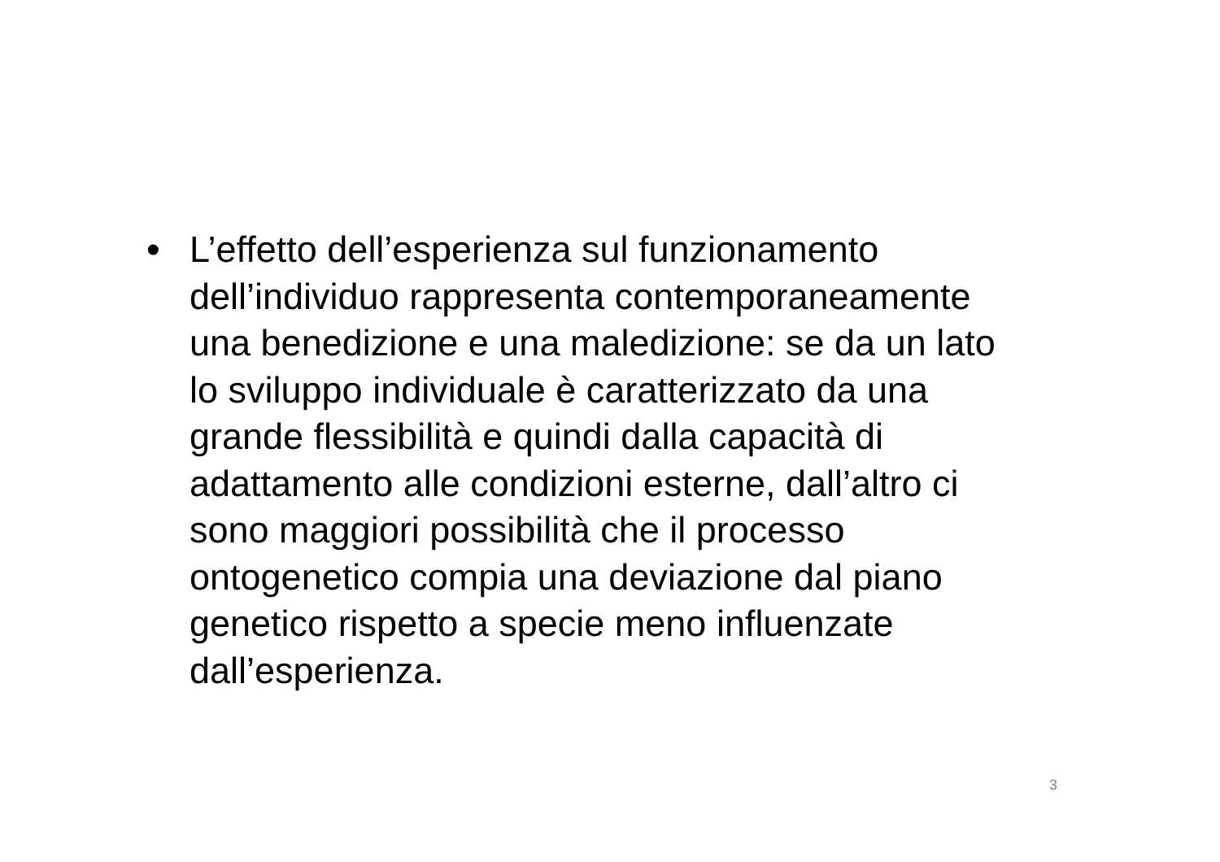•
L’effetto dell’esperienza sul funzionamento
dell’individuo rappresenta contemporaneamente
una benedizione e una maledizione: se da un lato
lo sviluppo individuale è caratterizzato da una
grande flessibilità e quindi dalla capacità di
adattamento alle condizioni esterne, dall’altro ci
sono maggiori possibilità che il processo
ontogenetico compia una deviazione dal piano
genetico rispetto a specie meno influenzate
dall’esperienza.
3